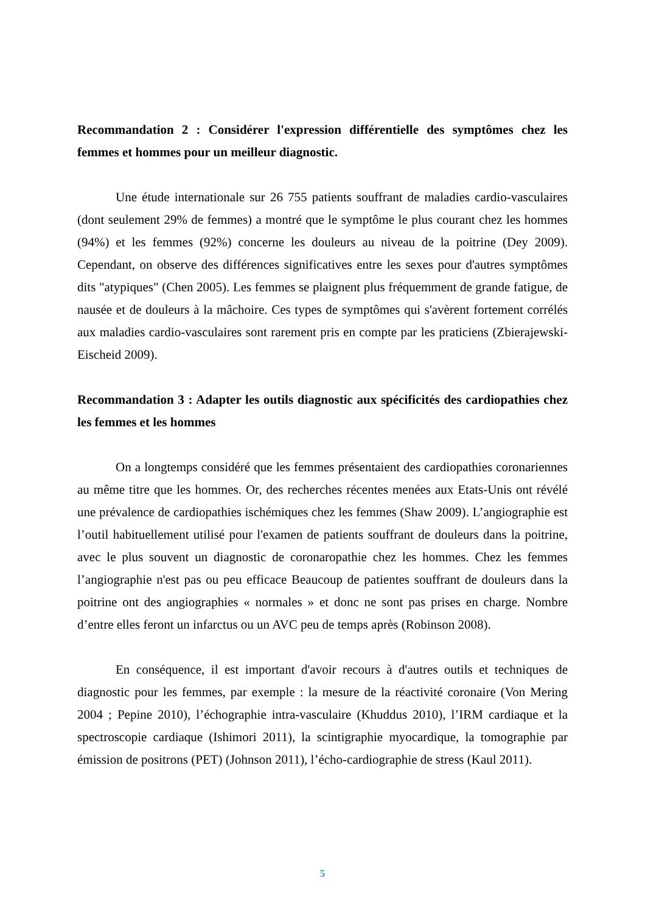Recommandation 2 : Considérer l'expression différentielle des symptômes chez les femmes et hommes pour un meilleur diagnostic.
Une étude internationale sur 26 755 patients souffrant de maladies cardio-vasculaires (dont seulement 29% de femmes) a montré que le symptôme le plus courant chez les hommes (94%) et les femmes (92%) concerne les douleurs au niveau de la poitrine (Dey 2009). Cependant, on observe des différences significatives entre les sexes pour d'autres symptômes dits "atypiques" (Chen 2005). Les femmes se plaignent plus fréquemment de grande fatigue, de nausée et de douleurs à la mâchoire. Ces types de symptômes qui s'avèrent fortement corrélés aux maladies cardio-vasculaires sont rarement pris en compte par les praticiens (Zbierajewski-Eischeid 2009).
Recommandation 3 : Adapter les outils diagnostic aux spécificités des cardiopathies chez les femmes et les hommes
On a longtemps considéré que les femmes présentaient des cardiopathies coronariennes au même titre que les hommes. Or, des recherches récentes menées aux Etats-Unis ont révélé une prévalence de cardiopathies ischémiques chez les femmes (Shaw 2009). L’angiographie est l’outil habituellement utilisé pour l'examen de patients souffrant de douleurs dans la poitrine, avec le plus souvent un diagnostic de coronaropathie chez les hommes. Chez les femmes l’angiographie n'est pas ou peu efficace Beaucoup de patientes souffrant de douleurs dans la poitrine ont des angiographies « normales » et donc ne sont pas prises en charge. Nombre d’entre elles feront un infarctus ou un AVC peu de temps après (Robinson 2008).
En conséquence, il est important d'avoir recours à d'autres outils et techniques de diagnostic pour les femmes, par exemple : la mesure de la réactivité coronaire (Von Mering 2004 ; Pepine 2010), l’échographie intra-vasculaire (Khuddus 2010), l’IRM cardiaque et la spectroscopie cardiaque (Ishimori 2011), la scintigraphie myocardique, la tomographie par émission de positrons (PET) (Johnson 2011), l’écho-cardiographie de stress (Kaul 2011).
5